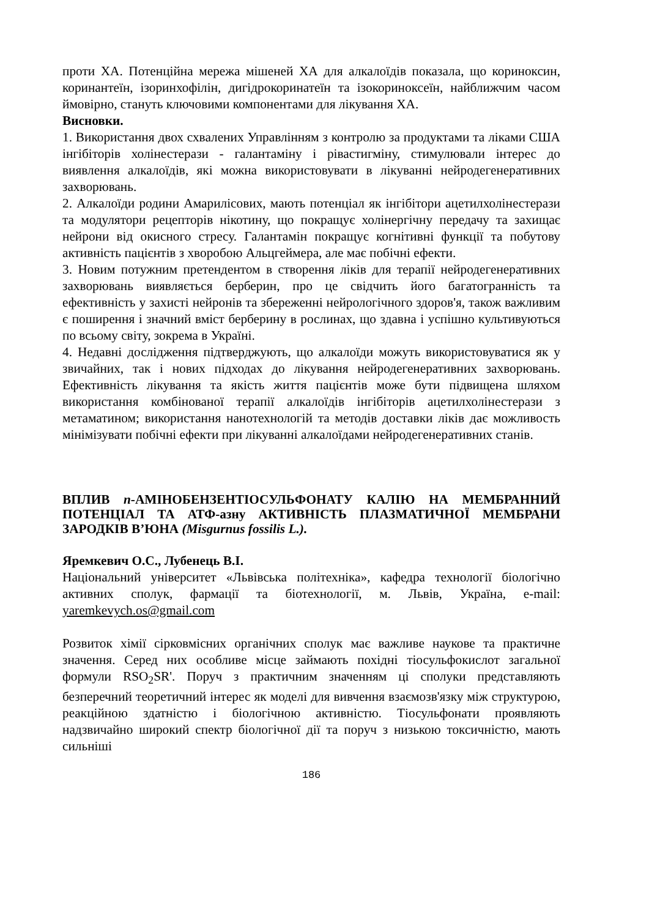проти ХА. Потенційна мережа мішеней ХА для алкалоїдів показала, що кориноксин, коринантеїн, ізоринхофілін, дигідрокоринатеїн та ізокориноксеїн, найближчим часом ймовірно, стануть ключовими компонентами для лікування ХА.
Висновки.
1. Використання двох схвалених Управлінням з контролю за продуктами та ліками США інгібіторів холінестерази - галантаміну і рівастигміну, стимулювали інтерес до виявлення алкалоїдів, які можна використовувати в лікуванні нейродегенеративних захворювань.
2. Алкалоїди родини Амарилісових, мають потенціал як інгібітори ацетилхолінестерази та модулятори рецепторів нікотину, що покращує холінергічну передачу та захищає нейрони від окисного стресу. Галантамін покращує когнітивні функції та побутову активність пацієнтів з хворобою Альцгеймера, але має побічні ефекти.
3. Новим потужним претендентом в створення ліків для терапії нейродегенеративних захворювань виявляється берберин, про це свідчить його багатогранність та ефективність у захисті нейронів та збереженні нейрологічного здоров'я, також важливим є поширення і значний вміст берберину в рослинах, що здавна і успішно культивуються по всьому світу, зокрема в Україні.
4. Недавні дослідження підтверджують, що алкалоїди можуть використовуватися як у звичайних, так і нових підходах до лікування нейродегенеративних захворювань. Ефективність лікування та якість життя пацієнтів може бути підвищена шляхом використання комбінованої терапії алкалоїдів інгібіторів ацетилхолінестерази з метаматином; використання нанотехнологій та методів доставки ліків дає можливость мінімізувати побічні ефекти при лікуванні алкалоїдами нейродегенеративних станів.
ВПЛИВ n-АМІНОБЕНЗЕНТІОСУЛЬФОНАТУ КАЛІЮ НА МЕМБРАННИЙ ПОТЕНЦІАЛ ТА АТФ-азну АКТИВНІСТЬ ПЛАЗМАТИЧНОЇ МЕМБРАНИ ЗАРОДКІВ В’ЮНА (Misgurnus fossilis L.).
Яремкевич О.С., Лубенець В.І.
Національний університет «Львівська політехніка», кафедра технології біологічно активних сполук, фармації та біотехнології, м. Львів, Україна, e-mail: yaremkevych.os@gmail.com
Розвиток хімії сірковмісних органічних сполук має важливе наукове та практичне значення. Серед них особливе місце займають похідні тіосульфокислот загальної формули RSO<sub>2</sub>SR'. Поруч з практичним значенням ці сполуки представляють безперечний теоретичний інтерес як моделі для вивчення взаємозв'язку між структурою, реакційною здатністю і біологічною активністю. Тіосульфонати проявляють надзвичайно широкий спектр біологічної дії та поруч з низькою токсичністю, мають сильніші
186